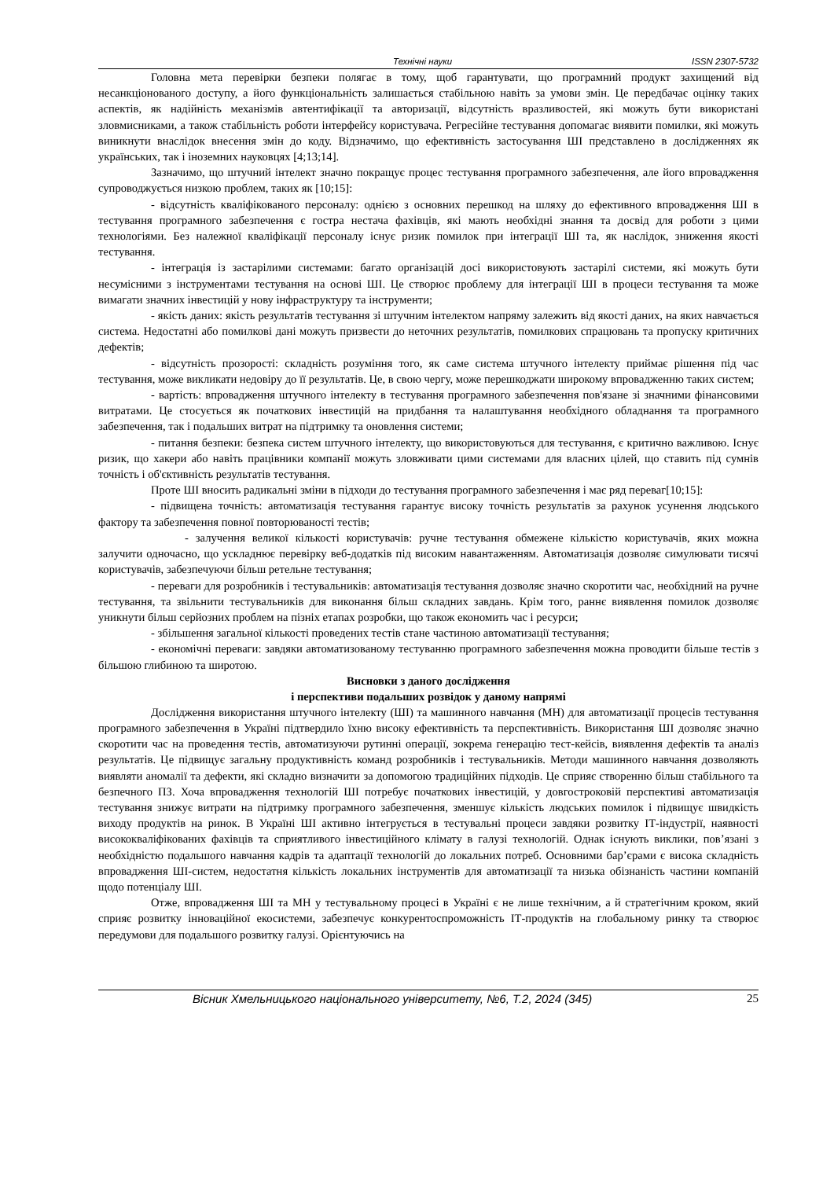Технічні науки ISSN 2307-5732
Головна мета перевірки безпеки полягає в тому, щоб гарантувати, що програмний продукт захищений від несанкціонованого доступу, а його функціональність залишається стабільною навіть за умови змін. Це передбачає оцінку таких аспектів, як надійність механізмів автентифікації та авторизації, відсутність вразливостей, які можуть бути використані зловмисниками, а також стабільність роботи інтерфейсу користувача. Регресійне тестування допомагає виявити помилки, які можуть виникнути внаслідок внесення змін до коду. Відзначимо, що ефективність застосування ШІ представлено в дослідженнях як українських, так і іноземних науковцях [4;13;14].
Зазначимо, що штучний інтелект значно покращує процес тестування програмного забезпечення, але його впровадження супроводжується низкою проблем, таких як [10;15]:
- відсутність кваліфікованого персоналу: однією з основних перешкод на шляху до ефективного впровадження ШІ в тестування програмного забезпечення є гостра нестача фахівців, які мають необхідні знання та досвід для роботи з цими технологіями. Без належної кваліфікації персоналу існує ризик помилок при інтеграції ШІ та, як наслідок, зниження якості тестування.
- інтеграція із застарілими системами: багато організацій досі використовують застарілі системи, які можуть бути несумісними з інструментами тестування на основі ШІ. Це створює проблему для інтеграції ШІ в процеси тестування та може вимагати значних інвестицій у нову інфраструктуру та інструменти;
- якість даних: якість результатів тестування зі штучним інтелектом напряму залежить від якості даних, на яких навчається система. Недостатні або помилкові дані можуть призвести до неточних результатів, помилкових спрацювань та пропуску критичних дефектів;
- відсутність прозорості: складність розуміння того, як саме система штучного інтелекту приймає рішення під час тестування, може викликати недовіру до її результатів. Це, в свою чергу, може перешкоджати широкому впровадженню таких систем;
- вартість: впровадження штучного інтелекту в тестування програмного забезпечення пов'язане зі значними фінансовими витратами. Це стосується як початкових інвестицій на придбання та налаштування необхідного обладнання та програмного забезпечення, так і подальших витрат на підтримку та оновлення системи;
- питання безпеки: безпека систем штучного інтелекту, що використовуються для тестування, є критично важливою. Існує ризик, що хакери або навіть працівники компанії можуть зловживати цими системами для власних цілей, що ставить під сумнів точність і об'єктивність результатів тестування.
Проте ШІ вносить радикальні зміни в підходи до тестування програмного забезпечення і має ряд переваг[10;15]:
- підвищена точність: автоматизація тестування гарантує високу точність результатів за рахунок усунення людського фактору та забезпечення повної повторюваності тестів;
- залучення великої кількості користувачів: ручне тестування обмежене кількістю користувачів, яких можна залучити одночасно, що ускладнює перевірку веб-додатків під високим навантаженням. Автоматизація дозволяє симулювати тисячі користувачів, забезпечуючи більш ретельне тестування;
- переваги для розробників і тестувальників: автоматизація тестування дозволяє значно скоротити час, необхідний на ручне тестування, та звільнити тестувальників для виконання більш складних завдань. Крім того, раннє виявлення помилок дозволяє уникнути більш серйозних проблем на пізніх етапах розробки, що також економить час і ресурси;
- збільшення загальної кількості проведених тестів стане частиною автоматизації тестування;
- економічні переваги: завдяки автоматизованому тестуванню програмного забезпечення можна проводити більше тестів з більшою глибиною та широтою.
Висновки з даного дослідження
і перспективи подальших розвідок у даному напрямі
Дослідження використання штучного інтелекту (ШІ) та машинного навчання (МН) для автоматизації процесів тестування програмного забезпечення в Україні підтвердило їхню високу ефективність та перспективність. Використання ШІ дозволяє значно скоротити час на проведення тестів, автоматизуючи рутинні операції, зокрема генерацію тест-кейсів, виявлення дефектів та аналіз результатів. Це підвищує загальну продуктивність команд розробників і тестувальників. Методи машинного навчання дозволяють виявляти аномалії та дефекти, які складно визначити за допомогою традиційних підходів. Це сприяє створенню більш стабільного та безпечного ПЗ. Хоча впровадження технологій ШІ потребує початкових інвестицій, у довгостроковій перспективі автоматизація тестування знижує витрати на підтримку програмного забезпечення, зменшує кількість людських помилок і підвищує швидкість виходу продуктів на ринок. В Україні ШІ активно інтегрується в тестувальні процеси завдяки розвитку ІТ-індустрії, наявності висококваліфікованих фахівців та сприятливого інвестиційного клімату в галузі технологій. Однак існують виклики, пов’язані з необхідністю подальшого навчання кадрів та адаптації технологій до локальних потреб. Основними бар’єрами є висока складність впровадження ШІ-систем, недостатня кількість локальних інструментів для автоматизації та низька обізнаність частини компаній щодо потенціалу ШІ.
Отже, впровадження ШІ та МН у тестувальному процесі в Україні є не лише технічним, а й стратегічним кроком, який сприяє розвитку інноваційної екосистеми, забезпечує конкурентоспроможність ІТ-продуктів на глобальному ринку та створює передумови для подальшого розвитку галузі. Орієнтуючись на
Вісник Хмельницького національного університету, №6, Т.2, 2024 (345) 25